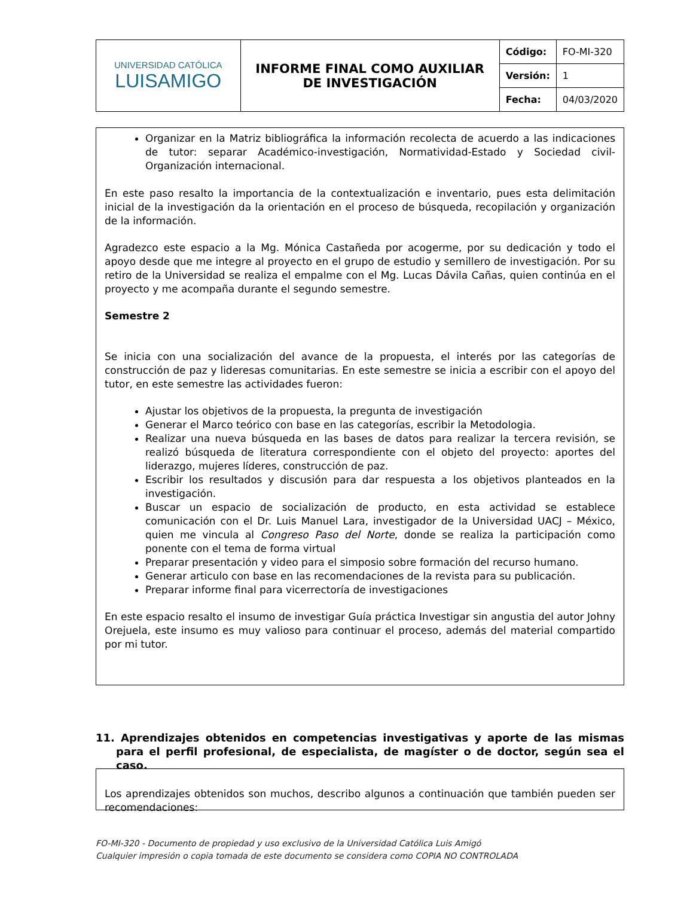| UNIVERSIDAD CATÓLICA LUISAMIGO | INFORME FINAL COMO AUXILIAR DE INVESTIGACIÓN | Código: | FO-MI-320 |
| | | Versión: | 1 |
| | | Fecha: | 04/03/2020 |
Organizar en la Matriz bibliográfica la información recolecta de acuerdo a las indicaciones de tutor: separar Académico-investigación, Normatividad-Estado y Sociedad civil-Organización internacional.
En este paso resalto la importancia de la contextualización e inventario, pues esta delimitación inicial de la investigación da la orientación en el proceso de búsqueda, recopilación y organización de la información.
Agradezco este espacio a la Mg. Mónica Castañeda por acogerme, por su dedicación y todo el apoyo desde que me integre al proyecto en el grupo de estudio y semillero de investigación. Por su retiro de la Universidad se realiza el empalme con el Mg. Lucas Dávila Cañas, quien continúa en el proyecto y me acompaña durante el segundo semestre.
Semestre 2
Se inicia con una socialización del avance de la propuesta, el interés por las categorías de construcción de paz y lideresas comunitarias. En este semestre se inicia a escribir con el apoyo del tutor, en este semestre las actividades fueron:
Ajustar los objetivos de la propuesta, la pregunta de investigación
Generar el Marco teórico con base en las categorías, escribir la Metodologia.
Realizar una nueva búsqueda en las bases de datos para realizar la tercera revisión, se realizó búsqueda de literatura correspondiente con el objeto del proyecto: aportes del liderazgo, mujeres líderes, construcción de paz.
Escribir los resultados y discusión para dar respuesta a los objetivos planteados en la investigación.
Buscar un espacio de socialización de producto, en esta actividad se establece comunicación con el Dr. Luis Manuel Lara, investigador de la Universidad UACJ – México, quien me vincula al Congreso Paso del Norte, donde se realiza la participación como ponente con el tema de forma virtual
Preparar presentación y video para el simposio sobre formación del recurso humano.
Generar articulo con base en las recomendaciones de la revista para su publicación.
Preparar informe final para vicerrectoría de investigaciones
En este espacio resalto el insumo de investigar Guía práctica Investigar sin angustia del autor Johny Orejuela, este insumo es muy valioso para continuar el proceso, además del material compartido por mi tutor.
11. Aprendizajes obtenidos en competencias investigativas y aporte de las mismas para el perfil profesional, de especialista, de magíster o de doctor, según sea el caso.
Los aprendizajes obtenidos son muchos, describo algunos a continuación que también pueden ser recomendaciones:
FO-MI-320 - Documento de propiedad y uso exclusivo de la Universidad Católica Luis Amigó
Cualquier impresión o copia tomada de este documento se considera como COPIA NO CONTROLADA